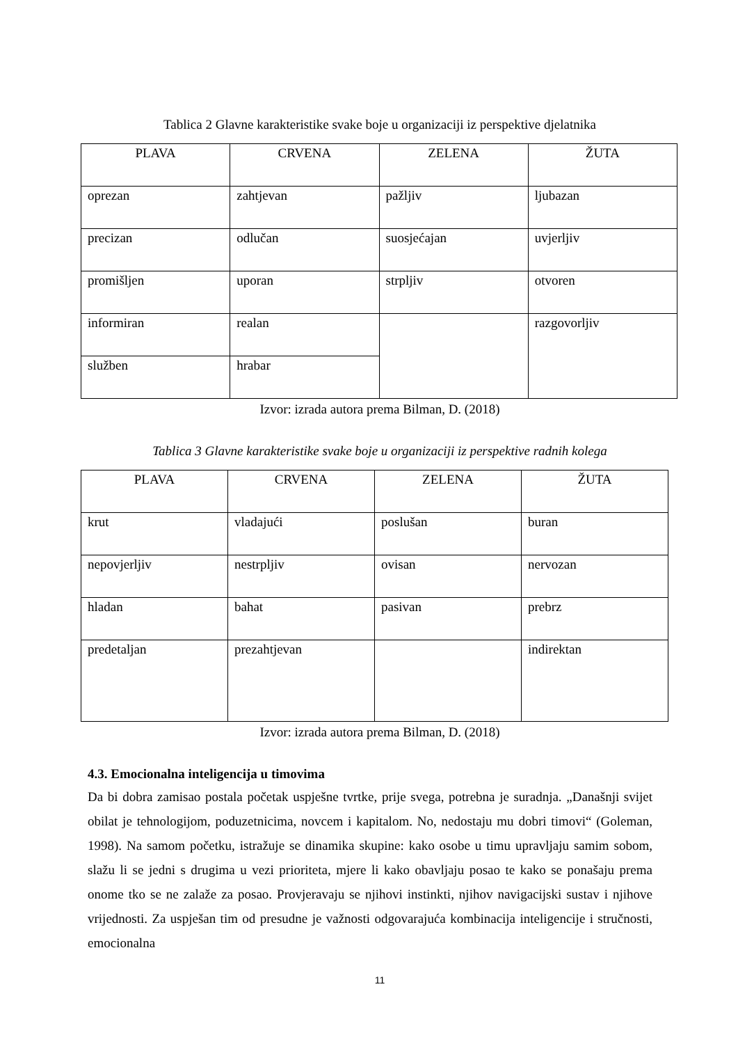Tablica 2 Glavne karakteristike svake boje u organizaciji iz perspektive djelatnika
| PLAVA | CRVENA | ZELENA | ŽUTA |
| --- | --- | --- | --- |
| oprezan | zahtjevan | pažljiv | ljubazan |
| precizan | odlučan | suosjećajan | uvjerljiv |
| promišljen | uporan | strpljiv | otvoren |
| informiran | realan | | razgovorljiv |
| služben | hrabar | | |
Izvor: izrada autora prema Bilman, D. (2018)
Tablica 3 Glavne karakteristike svake boje u organizaciji iz perspektive radnih kolega
| PLAVA | CRVENA | ZELENA | ŽUTA |
| --- | --- | --- | --- |
| krut | vladajući | poslušan | buran |
| nepovjerljiv | nestrpljiv | ovisan | nervozan |
| hladan | bahat | pasivan | prebrz |
| predetaljan | prezahtjevan | | indirektan |
Izvor: izrada autora prema Bilman, D. (2018)
4.3. Emocionalna inteligencija u timovima
Da bi dobra zamisao postala početak uspješne tvrtke, prije svega, potrebna je suradnja. „Današnji svijet obilat je tehnologijom, poduzetnicima, novcem i kapitalom. No, nedostaju mu dobri timovi“ (Goleman, 1998). Na samom početku, istražuje se dinamika skupine: kako osobe u timu upravljaju samim sobom, slažu li se jedni s drugima u vezi prioriteta, mjere li kako obavljaju posao te kako se ponašaju prema onome tko se ne zalaže za posao. Provjeravaju se njihovi instinkti, njihov navigacijski sustav i njihove vrijednosti. Za uspješan tim od presudne je važnosti odgovarajuća kombinacija inteligencije i stručnosti, emocionalna
11